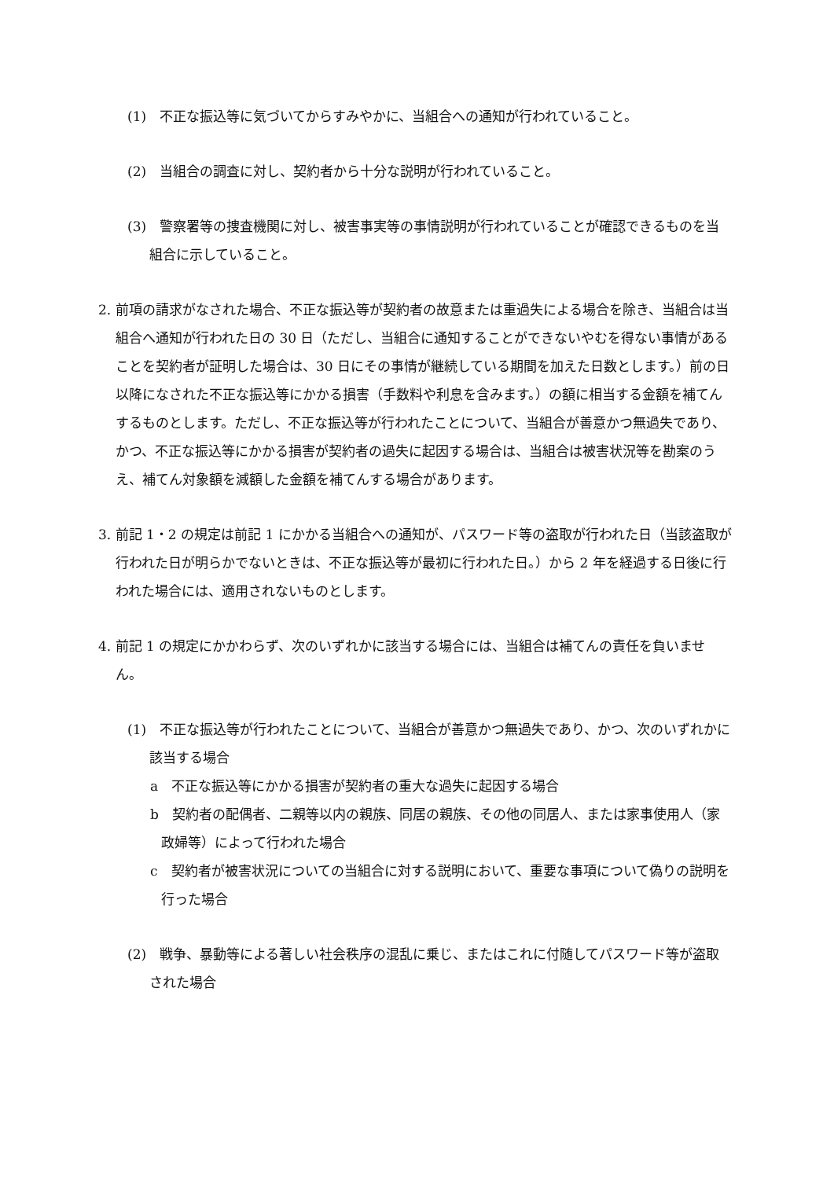(1)　不正な振込等に気づいてからすみやかに、当組合への通知が行われていること。
(2)　当組合の調査に対し、契約者から十分な説明が行われていること。
(3)　警察署等の捜査機関に対し、被害事実等の事情説明が行われていることが確認できるものを当組合に示していること。
2. 前項の請求がなされた場合、不正な振込等が契約者の故意または重過失による場合を除き、当組合は当組合へ通知が行われた日の 30 日（ただし、当組合に通知することができないやむを得ない事情があることを契約者が証明した場合は、30 日にその事情が継続している期間を加えた日数とします。）前の日以降になされた不正な振込等にかかる損害（手数料や利息を含みます。）の額に相当する金額を補てんするものとします。ただし、不正な振込等が行われたことについて、当組合が善意かつ無過失であり、かつ、不正な振込等にかかる損害が契約者の過失に起因する場合は、当組合は被害状況等を勘案のうえ、補てん対象額を減額した金額を補てんする場合があります。
3. 前記 1・2 の規定は前記 1 にかかる当組合への通知が、パスワード等の盗取が行われた日（当該盗取が行われた日が明らかでないときは、不正な振込等が最初に行われた日。）から 2 年を経過する日後に行われた場合には、適用されないものとします。
4. 前記 1 の規定にかかわらず、次のいずれかに該当する場合には、当組合は補てんの責任を負いません。
(1)　不正な振込等が行われたことについて、当組合が善意かつ無過失であり、かつ、次のいずれかに該当する場合
a　不正な振込等にかかる損害が契約者の重大な過失に起因する場合
b　契約者の配偶者、二親等以内の親族、同居の親族、その他の同居人、または家事使用人（家政婦等）によって行われた場合
c　契約者が被害状況についての当組合に対する説明において、重要な事項について偽りの説明を行った場合
(2)　戦争、暴動等による著しい社会秩序の混乱に乗じ、またはこれに付随してパスワード等が盗取された場合